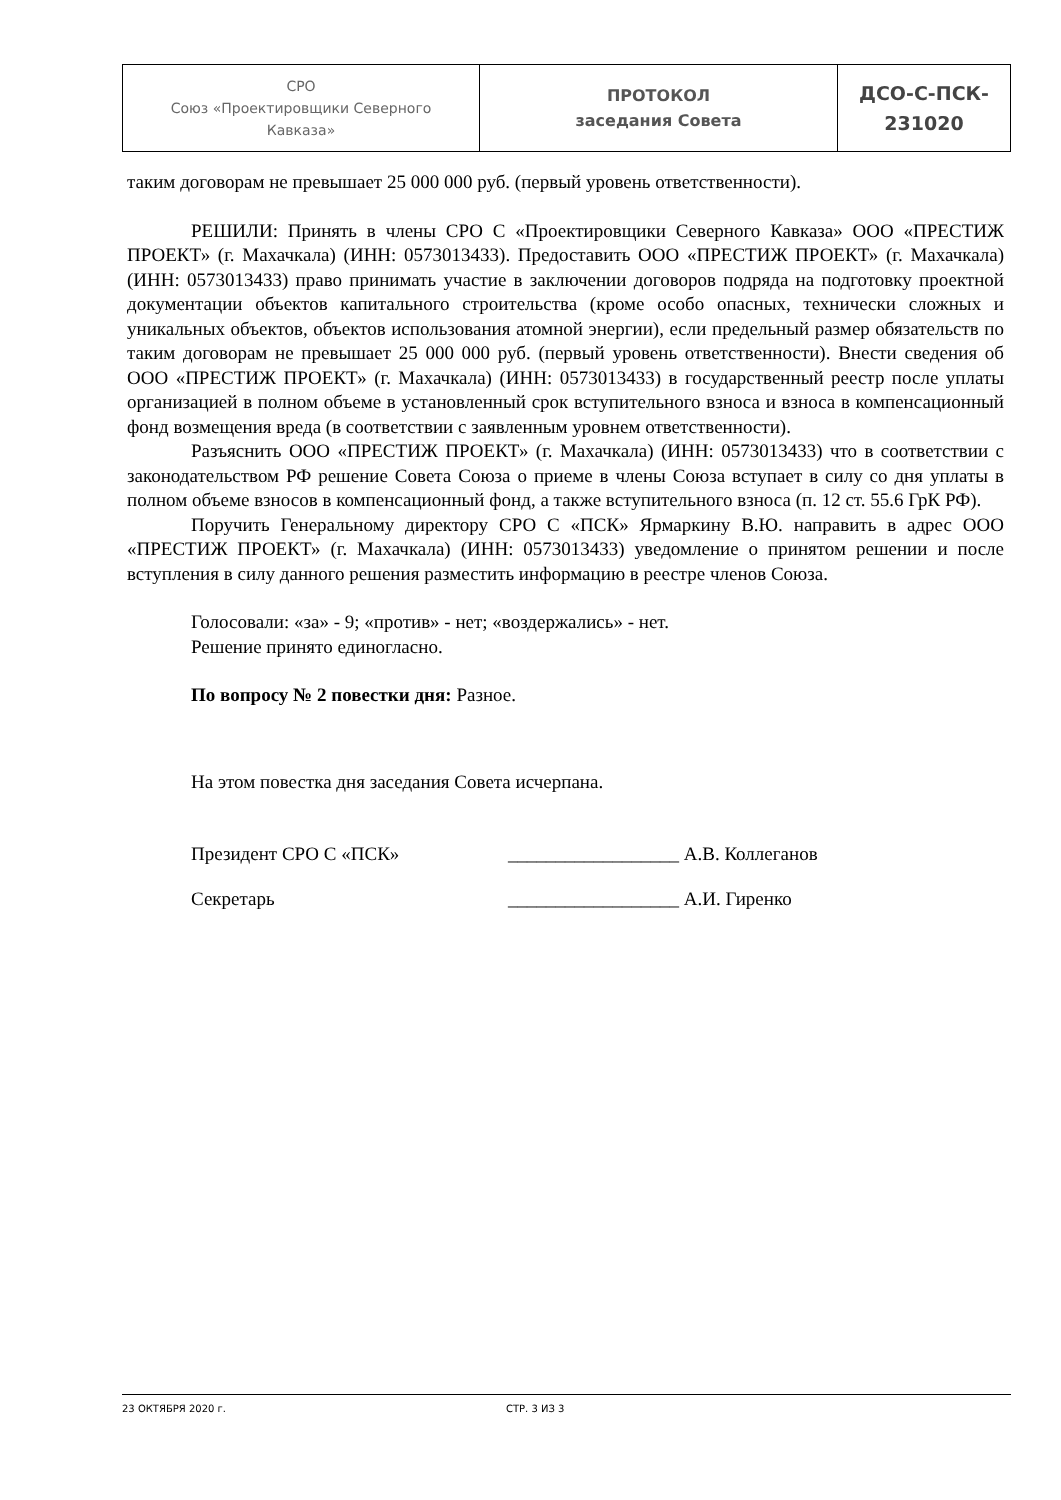| СРО Союз «Проектировщики Северного Кавказа» | ПРОТОКОЛ заседания Совета | ДСО-С-ПСК- 231020 |
таким договорам не превышает 25 000 000 руб. (первый уровень ответственности).
РЕШИЛИ: Принять в члены СРО С «Проектировщики Северного Кавказа» ООО «ПРЕСТИЖ ПРОЕКТ» (г. Махачкала) (ИНН: 0573013433). Предоставить ООО «ПРЕСТИЖ ПРОЕКТ» (г. Махачкала) (ИНН: 0573013433) право принимать участие в заключении договоров подряда на подготовку проектной документации объектов капитального строительства (кроме особо опасных, технически сложных и уникальных объектов, объектов использования атомной энергии), если предельный размер обязательств по таким договорам не превышает 25 000 000 руб. (первый уровень ответственности). Внести сведения об ООО «ПРЕСТИЖ ПРОЕКТ» (г. Махачкала) (ИНН: 0573013433) в государственный реестр после уплаты организацией в полном объеме в установленный срок вступительного взноса и взноса в компенсационный фонд возмещения вреда (в соответствии с заявленным уровнем ответственности).
Разъяснить ООО «ПРЕСТИЖ ПРОЕКТ» (г. Махачкала) (ИНН: 0573013433) что в соответствии с законодательством РФ решение Совета Союза о приеме в члены Союза вступает в силу со дня уплаты в полном объеме взносов в компенсационный фонд, а также вступительного взноса (п. 12 ст. 55.6 ГрК РФ).
Поручить Генеральному директору СРО С «ПСК» Ярмаркину В.Ю. направить в адрес ООО «ПРЕСТИЖ ПРОЕКТ» (г. Махачкала) (ИНН: 0573013433) уведомление о принятом решении и после вступления в силу данного решения разместить информацию в реестре членов Союза.
Голосовали: «за» - 9; «против» - нет; «воздержались» - нет.
Решение принято единогласно.
По вопросу № 2 повестки дня: Разное.
На этом повестка дня заседания Совета исчерпана.
Президент СРО С «ПСК» __________________ А.В. Коллеганов
Секретарь __________________ А.И. Гиренко
23 ОКТЯБРЯ 2020 г. СТР. 3 ИЗ 3